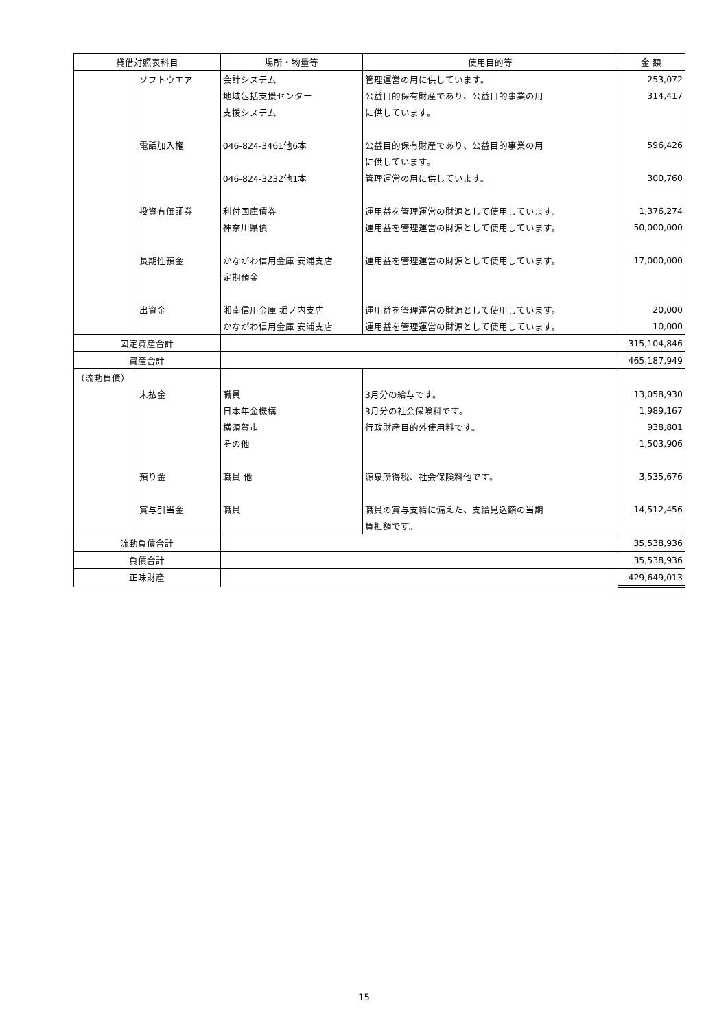| 貸借対照表科目 | | 場所・物量等 | 使用目的等 | 金 額 |
| --- | --- | --- | --- | --- |
| | ソフトウエア | 会計システム | 管理運営の用に供しています。 | 253,072 |
| | | 地域包括支援センター | 公益目的保有財産であり、公益目的事業の用 | 314,417 |
| | | 支援システム | に供しています。 | |
| | 電話加入権 | 046-824-3461他6本 | 公益目的保有財産であり、公益目的事業の用 | 596,426 |
| | | | に供しています。 | |
| | | 046-824-3232他1本 | 管理運営の用に供しています。 | 300,760 |
| | 投資有価証券 | 利付国庫債券 | 運用益を管理運営の財源として使用しています。 | 1,376,274 |
| | | 神奈川県債 | 運用益を管理運営の財源として使用しています。 | 50,000,000 |
| | 長期性預金 | かながわ信用金庫 安浦支店 | 運用益を管理運営の財源として使用しています。 | 17,000,000 |
| | | 定期預金 | | |
| | 出資金 | 湘南信用金庫 堀ノ内支店 | 運用益を管理運営の財源として使用しています。 | 20,000 |
| | | かながわ信用金庫 安浦支店 | 運用益を管理運営の財源として使用しています。 | 10,000 |
| 固定資産合計 | | | | 315,104,846 |
| 資産合計 | | | | 465,187,949 |
| （流動負債） | | | | |
| | 未払金 | 職員 | 3月分の給与です。 | 13,058,930 |
| | | 日本年金機構 | 3月分の社会保険料です。 | 1,989,167 |
| | | 横須賀市 | 行政財産目的外使用料です。 | 938,801 |
| | | その他 | | 1,503,906 |
| | 預り金 | 職員 他 | 源泉所得税、社会保険料他です。 | 3,535,676 |
| | 賞与引当金 | 職員 | 職員の賞与支給に備えた、支給見込額の当期 | 14,512,456 |
| | | | 負担額です。 | |
| 流動負債合計 | | | | 35,538,936 |
| 負債合計 | | | | 35,538,936 |
| 正味財産 | | | | 429,649,013 |
15